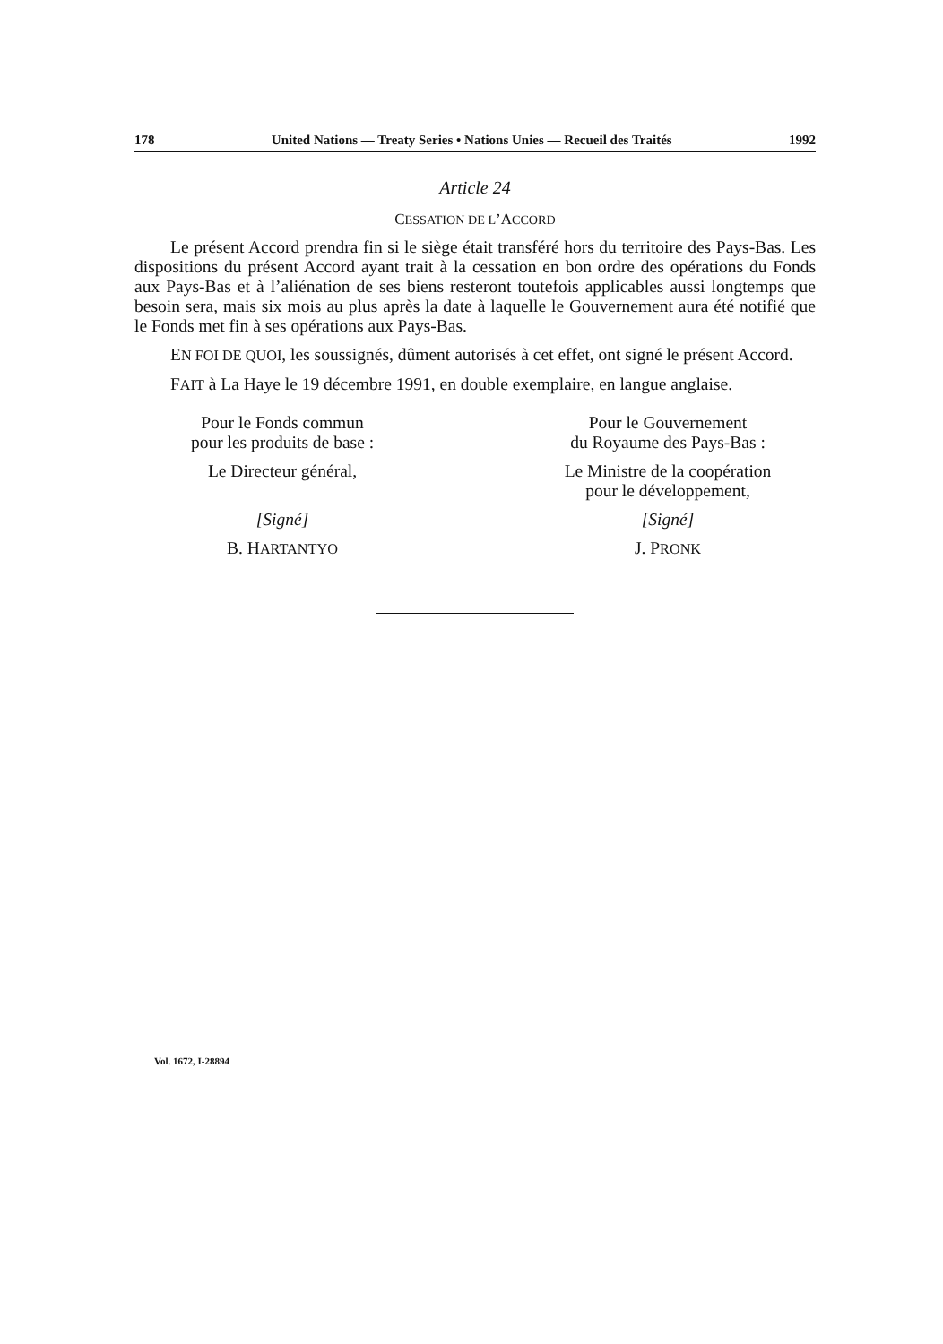178 United Nations — Treaty Series • Nations Unies — Recueil des Traités 1992
Article 24
CESSATION DE L’ACCORD
Le présent Accord prendra fin si le siège était transféré hors du territoire des Pays-Bas. Les dispositions du présent Accord ayant trait à la cessation en bon ordre des opérations du Fonds aux Pays-Bas et à l’aliénation de ses biens resteront toutefois applicables aussi longtemps que besoin sera, mais six mois au plus après la date à laquelle le Gouvernement aura été notifié que le Fonds met fin à ses opérations aux Pays-Bas.
EN FOI DE QUOI, les soussignés, dûment autorisés à cet effet, ont signé le présent Accord.
FAIT à La Haye le 19 décembre 1991, en double exemplaire, en langue anglaise.
Pour le Fonds commun
pour les produits de base :
Le Directeur général,
[Signé]
B. HARTANTYO
Pour le Gouvernement
du Royaume des Pays-Bas :
Le Ministre de la coopération
pour le développement,
[Signé]
J. PRONK
Vol. 1672, I-28894